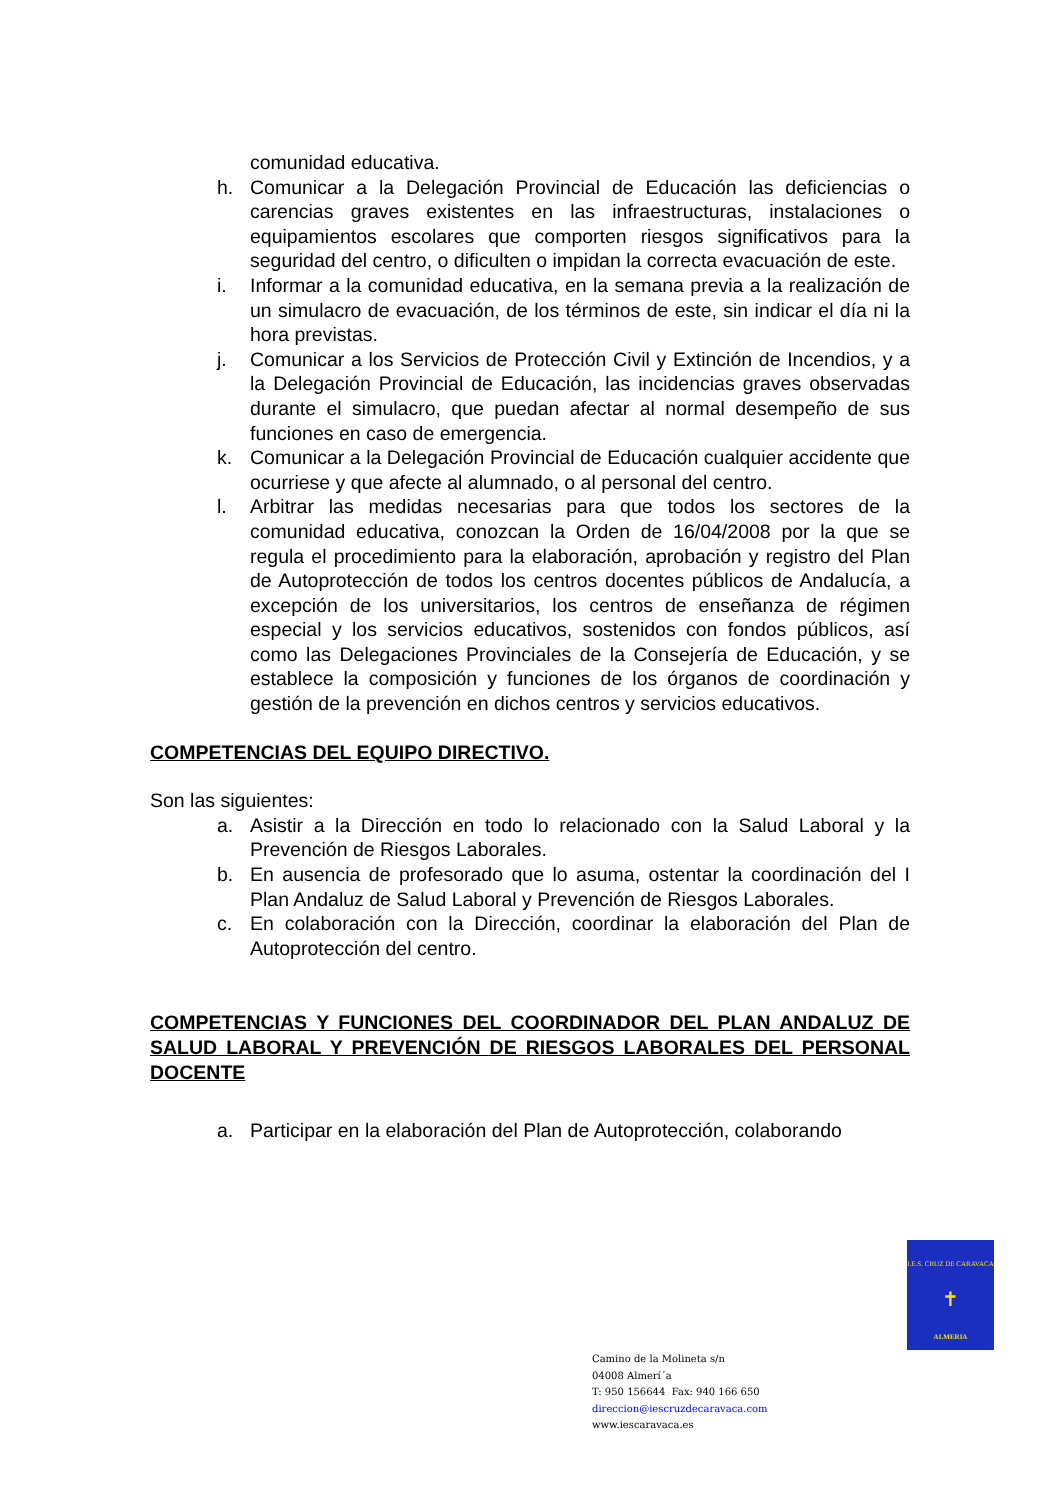comunidad educativa.
h. Comunicar a la Delegación Provincial de Educación las deficiencias o carencias graves existentes en las infraestructuras, instalaciones o equipamientos escolares que comporten riesgos significativos para la seguridad del centro, o dificulten o impidan la correcta evacuación de este.
i. Informar a la comunidad educativa, en la semana previa a la realización de un simulacro de evacuación, de los términos de este, sin indicar el día ni la hora previstas.
j. Comunicar a los Servicios de Protección Civil y Extinción de Incendios, y a la Delegación Provincial de Educación, las incidencias graves observadas durante el simulacro, que puedan afectar al normal desempeño de sus funciones en caso de emergencia.
k. Comunicar a la Delegación Provincial de Educación cualquier accidente que ocurriese y que afecte al alumnado, o al personal del centro.
l. Arbitrar las medidas necesarias para que todos los sectores de la comunidad educativa, conozcan la Orden de 16/04/2008 por la que se regula el procedimiento para la elaboración, aprobación y registro del Plan de Autoprotección de todos los centros docentes públicos de Andalucía, a excepción de los universitarios, los centros de enseñanza de régimen especial y los servicios educativos, sostenidos con fondos públicos, así como las Delegaciones Provinciales de la Consejería de Educación, y se establece la composición y funciones de los órganos de coordinación y gestión de la prevención en dichos centros y servicios educativos.
COMPETENCIAS DEL EQUIPO DIRECTIVO.
Son las siguientes:
a. Asistir a la Dirección en todo lo relacionado con la Salud Laboral y la Prevención de Riesgos Laborales.
b. En ausencia de profesorado que lo asuma, ostentar la coordinación del I Plan Andaluz de Salud Laboral y Prevención de Riesgos Laborales.
c. En colaboración con la Dirección, coordinar la elaboración del Plan de Autoprotección del centro.
COMPETENCIAS Y FUNCIONES DEL COORDINADOR DEL PLAN ANDALUZ DE SALUD LABORAL Y PREVENCIÓN DE RIESGOS LABORALES DEL PERSONAL DOCENTE
a. Participar en la elaboración del Plan de Autoprotección, colaborando
I.E.S. CRUZ DE CARAVACA
✝
ALMERIA
Camino de la Molineta s/n
04008 Almerí´a
T: 950 156644 Fax: 940 166 650
direccion@iescruzdecaravaca.com
www.iescaravaca.es